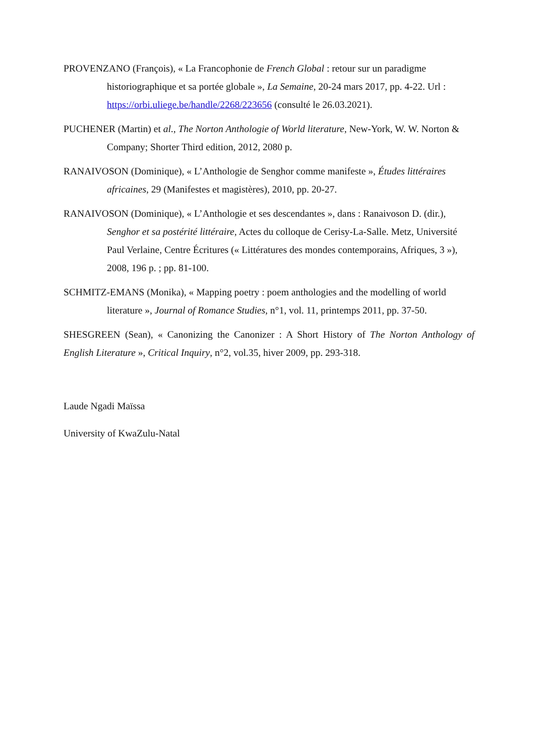PROVENZANO (François), « La Francophonie de French Global : retour sur un paradigme historiographique et sa portée globale », La Semaine, 20-24 mars 2017, pp. 4-22. Url : https://orbi.uliege.be/handle/2268/223656 (consulté le 26.03.2021).
PUCHENER (Martin) et al., The Norton Anthologie of World literature, New-York, W. W. Norton & Company; Shorter Third edition, 2012, 2080 p.
RANAIVOSON (Dominique), « L’Anthologie de Senghor comme manifeste », Études littéraires africaines, 29 (Manifestes et magistères), 2010, pp. 20-27.
RANAIVOSON (Dominique), « L’Anthologie et ses descendantes », dans : Ranaivoson D. (dir.), Senghor et sa postérité littéraire, Actes du colloque de Cerisy-La-Salle. Metz, Université Paul Verlaine, Centre Écritures (« Littératures des mondes contemporains, Afriques, 3 »), 2008, 196 p. ; pp. 81-100.
SCHMITZ-EMANS (Monika), « Mapping poetry : poem anthologies and the modelling of world literature », Journal of Romance Studies, n°1, vol. 11, printemps 2011, pp. 37-50.
SHESGREEN (Sean), « Canonizing the Canonizer : A Short History of The Norton Anthology of English Literature », Critical Inquiry, n°2, vol.35, hiver 2009, pp. 293-318.
Laude Ngadi Maïssa
University of KwaZulu-Natal